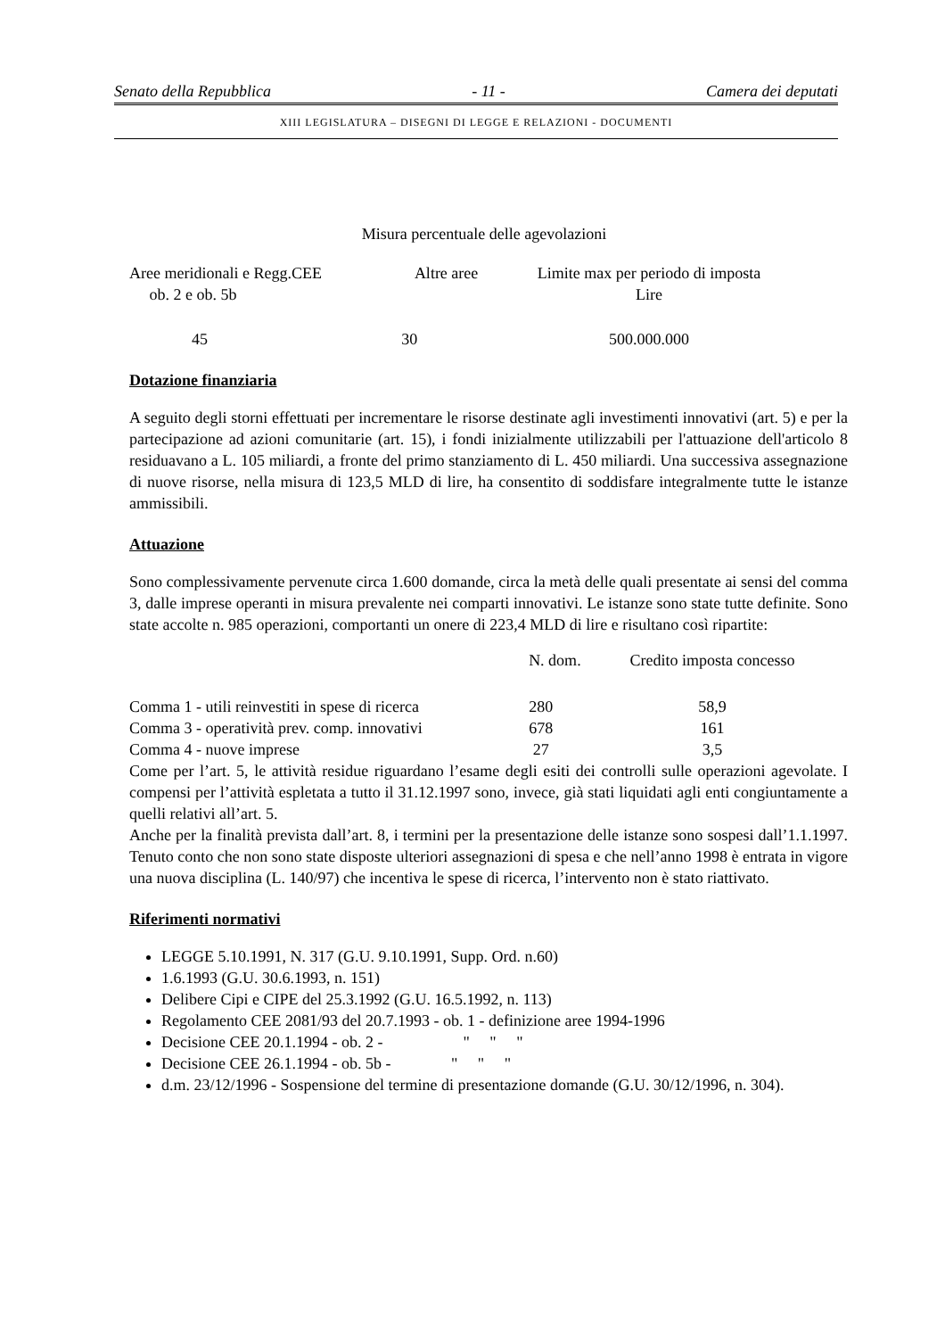Senato della Repubblica - 11 - Camera dei deputati
XIII LEGISLATURA – DISEGNI DI LEGGE E RELAZIONI - DOCUMENTI
Misura percentuale delle agevolazioni
| Aree meridionali e Regg.CEE ob. 2 e ob. 5b | Altre aree | Limite max per periodo di imposta Lire |
| --- | --- | --- |
| 45 | 30 | 500.000.000 |
Dotazione finanziaria
A seguito degli storni effettuati per incrementare le risorse destinate agli investimenti innovativi (art. 5) e per la partecipazione ad azioni comunitarie (art. 15), i fondi inizialmente utilizzabili per l'attuazione dell'articolo 8 residuavano a L. 105 miliardi, a fronte del primo stanziamento di L. 450 miliardi. Una successiva assegnazione di nuove risorse, nella misura di 123,5 MLD di lire, ha consentito di soddisfare integralmente tutte le istanze ammissibili.
Attuazione
Sono complessivamente pervenute circa 1.600 domande, circa la metà delle quali presentate ai sensi del comma 3, dalle imprese operanti in misura prevalente nei comparti innovativi. Le istanze sono state tutte definite. Sono state accolte n. 985 operazioni, comportanti un onere di 223,4 MLD di lire e risultano così ripartite:
| | N. dom. | Credito imposta concesso |
| --- | --- | --- |
| Comma 1 - utili reinvestiti in spese di ricerca | 280 | 58,9 |
| Comma 3 - operatività prev. comp. innovativi | 678 | 161 |
| Comma 4 - nuove imprese | 27 | 3,5 |
Come per l’art. 5, le attività residue riguardano l’esame degli esiti dei controlli sulle operazioni agevolate. I compensi per l’attività espletata a tutto il 31.12.1997 sono, invece, già stati liquidati agli enti congiuntamente a quelli relativi all’art. 5.
Anche per la finalità prevista dall’art. 8, i termini per la presentazione delle istanze sono sospesi dall’1.1.1997. Tenuto conto che non sono state disposte ulteriori assegnazioni di spesa e che nell’anno 1998 è entrata in vigore una nuova disciplina (L. 140/97) che incentiva le spese di ricerca, l’intervento non è stato riattivato.
Riferimenti normativi
LEGGE 5.10.1991, N. 317 (G.U. 9.10.1991, Supp. Ord. n.60)
1.6.1993 (G.U. 30.6.1993, n. 151)
Delibere Cipi e CIPE del 25.3.1992 (G.U. 16.5.1992, n. 113)
Regolamento CEE 2081/93 del 20.7.1993 - ob. 1 - definizione aree 1994-1996
Decisione CEE 20.1.1994 - ob. 2 - " " "
Decisione CEE 26.1.1994 - ob. 5b - " " "
d.m. 23/12/1996 - Sospensione del termine di presentazione domande (G.U. 30/12/1996, n. 304).